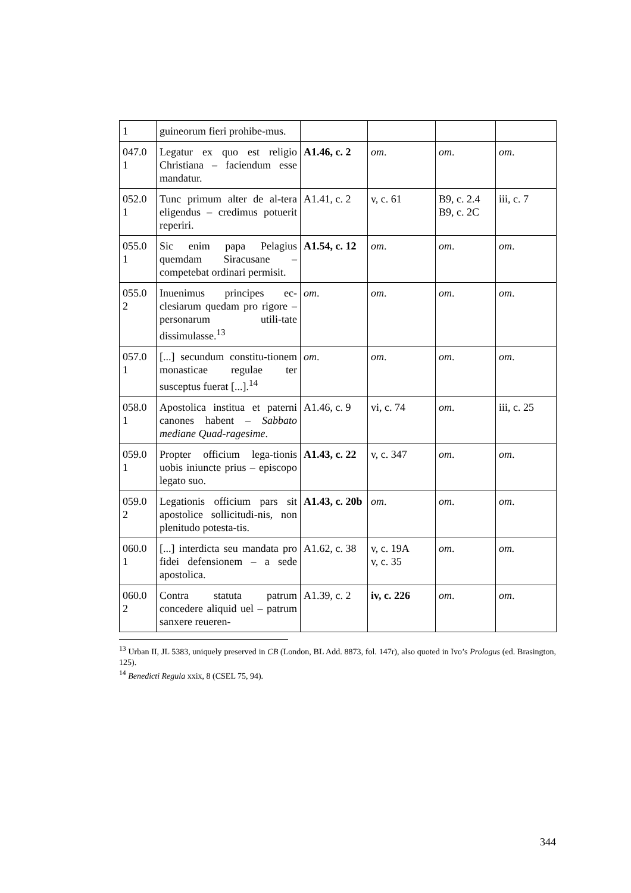| 1 | guineorum fieri prohibe-mus. | | | | |
| 047.0 1 | Legatur ex quo est religio Christiana – faciendum esse mandatur. | A1.46, c. 2 | om . | om . | om . |
| 052.0 1 | Tunc primum alter de al-tera eligendus – credimus potuerit reperiri. | A1.41, c. 2 | v, c. 61 | B9, c. 2.4 B9, c. 2C | iii, c. 7 |
| 055.0 1 | Sic enim papa Pelagius quemdam Siracusane – competebat ordinari permisit. | A1.54, c. 12 | om . | om . | om . |
| 055.0 2 | Inuenimus principes ec-clesiarum quedam pro rigore – personarum utili-tate dissimulasse.<sup>13</sup> | om . | om . | om . | om . |
| 057.0 1 | [...] secundum constitu-tionem monasticae regulae ter susceptus fuerat [...].<sup>14</sup> | om . | om . | om . | om . |
| 058.0 1 | Apostolica institua et paterni canones habent – Sabbato mediane Quad-ragesime . | A1.46, c. 9 | vi, c. 74 | om . | iii, c. 25 |
| 059.0 1 | Propter officium lega-tionis uobis iniuncte prius – episcopo legato suo. | A1.43, c. 22 | v, c. 347 | om . | om . |
| 059.0 2 | Legationis officium pars sit apostolice sollicitudi-nis, non plenitudo potesta-tis. | A1.43, c. 20b | om . | om . | om . |
| 060.0 1 | [...] interdicta seu mandata pro fidei defensionem – a sede apostolica. | A1.62, c. 38 | v, c. 19A v, c. 35 | om . | om. |
| 060.0 2 | Contra statuta patrum concedere aliquid uel – patrum sanxere reueren- | A1.39, c. 2 | iv, c. 226 | om . | om . |
<sup>13</sup> Urban II, JL 5383, uniquely preserved in CB (London, BL Add. 8873, fol. 147r), also quoted in Ivo’s Prologus (ed. Brasington, 125).
<sup>14</sup> Benedicti Regula xxix, 8 (CSEL 75, 94).
344